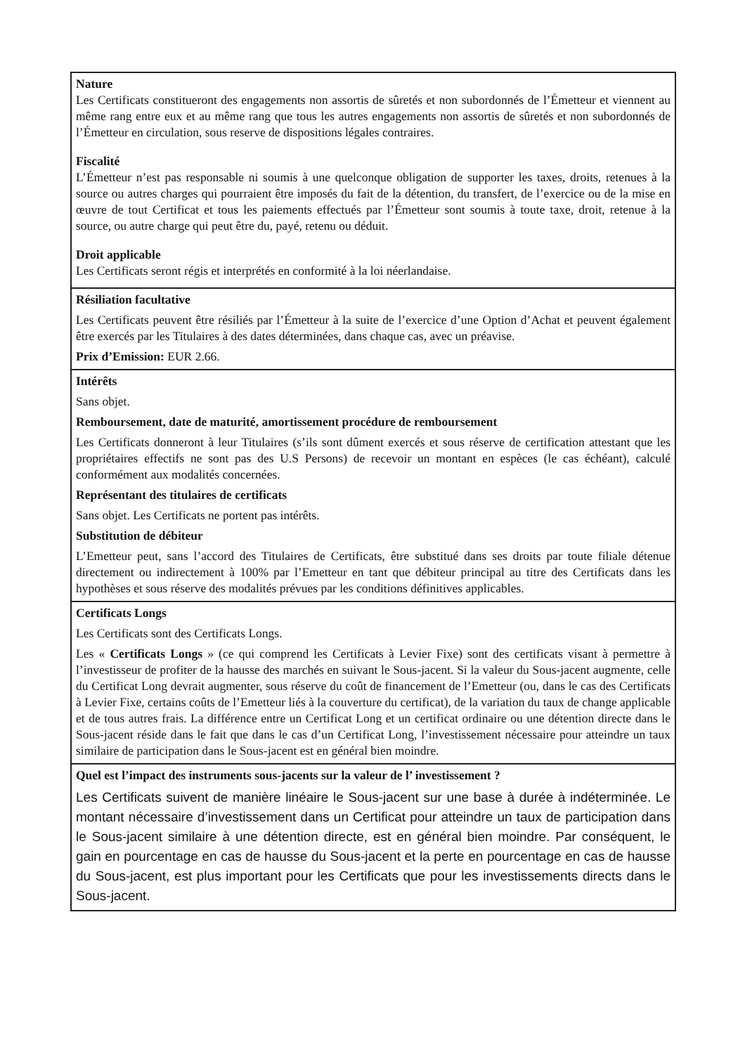Nature
Les Certificats constitueront des engagements non assortis de sûretés et non subordonnés de l’Émetteur et viennent au même rang entre eux et au même rang que tous les autres engagements non assortis de sûretés et non subordonnés de l’Émetteur en circulation, sous reserve de dispositions légales contraires.
Fiscalité
L’Émetteur n’est pas responsable ni soumis à une quelconque obligation de supporter les taxes, droits, retenues à la source ou autres charges qui pourraient être imposés du fait de la détention, du transfert, de l’exercice ou de la mise en œuvre de tout Certificat et tous les paiements effectués par l’Émetteur sont soumis à toute taxe, droit, retenue à la source, ou autre charge qui peut être du, payé, retenu ou déduit.
Droit applicable
Les Certificats seront régis et interprétés en conformité à la loi néerlandaise.
Résiliation facultative
Les Certificats peuvent être résiliés par l’Émetteur à la suite de l’exercice d’une Option d’Achat et peuvent également être exercés par les Titulaires à des dates déterminées, dans chaque cas, avec un préavise.
Prix d’Emission: EUR 2.66.
Intérêts
Sans objet.
Remboursement, date de maturité, amortissement procédure de remboursement
Les Certificats donneront à leur Titulaires (s’ils sont dûment exercés et sous réserve de certification attestant que les propriétaires effectifs ne sont pas des U.S Persons) de recevoir un montant en espèces (le cas échéant), calculé conformément aux modalités concernées.
Représentant des titulaires de certificats
Sans objet. Les Certificats ne portent pas intérêts.
Substitution de débiteur
L’Emetteur peut, sans l’accord des Titulaires de Certificats, être substitué dans ses droits par toute filiale détenue directement ou indirectement à 100% par l’Emetteur en tant que débiteur principal au titre des Certificats dans les hypothèses et sous réserve des modalités prévues par les conditions définitives applicables.
Certificats Longs
Les Certificats sont des Certificats Longs.
Les « Certificats Longs » (ce qui comprend les Certificats à Levier Fixe) sont des certificats visant à permettre à l’investisseur de profiter de la hausse des marchés en suivant le Sous-jacent. Si la valeur du Sous-jacent augmente, celle du Certificat Long devrait augmenter, sous réserve du coût de financement de l’Emetteur (ou, dans le cas des Certificats à Levier Fixe, certains coûts de l’Emetteur liés à la couverture du certificat), de la variation du taux de change applicable et de tous autres frais. La différence entre un Certificat Long et un certificat ordinaire ou une détention directe dans le Sous-jacent réside dans le fait que dans le cas d’un Certificat Long, l’investissement nécessaire pour atteindre un taux similaire de participation dans le Sous-jacent est en général bien moindre.
Quel est l’impact des instruments sous-jacents sur la valeur de l’ investissement ?
Les Certificats suivent de manière linéaire le Sous-jacent sur une base à durée à indéterminée. Le montant nécessaire d’investissement dans un Certificat pour atteindre un taux de participation dans le Sous-jacent similaire à une détention directe, est en général bien moindre. Par conséquent, le gain en pourcentage en cas de hausse du Sous-jacent et la perte en pourcentage en cas de hausse du Sous-jacent, est plus important pour les Certificats que pour les investissements directs dans le Sous-jacent.